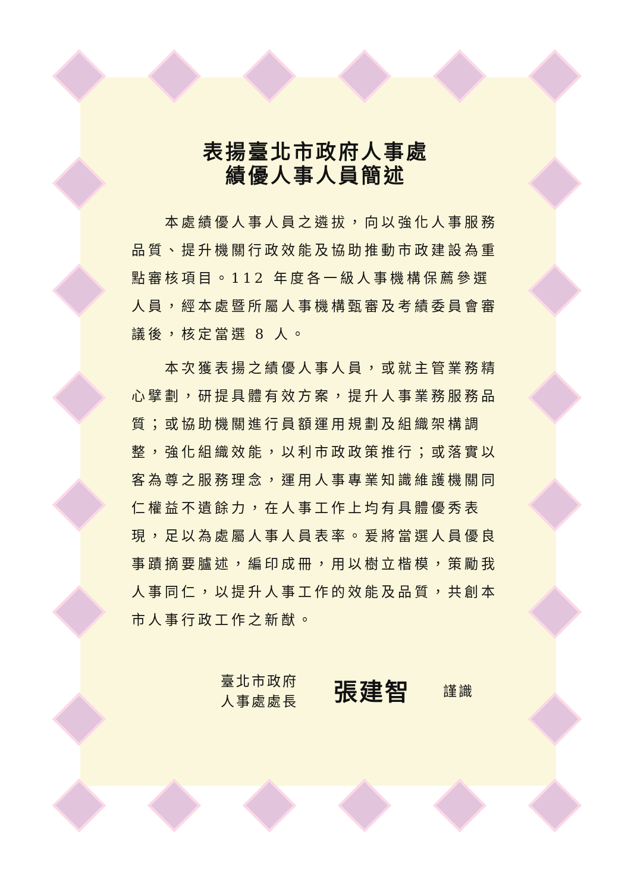表揚臺北市政府人事處
績優人事人員簡述
本處績優人事人員之遴拔，向以強化人事服務品質、提升機關行政效能及協助推動市政建設為重點審核項目。112 年度各一級人事機構保薦參選人員，經本處暨所屬人事機構甄審及考績委員會審議後，核定當選 8 人。
本次獲表揚之績優人事人員，或就主管業務精心擘劃，研提具體有效方案，提升人事業務服務品質；或協助機關進行員額運用規劃及組織架構調整，強化組織效能，以利市政政策推行；或落實以客為尊之服務理念，運用人事專業知識維護機關同仁權益不遺餘力，在人事工作上均有具體優秀表現，足以為處屬人事人員表率。爰將當選人員優良事蹟摘要臚述，編印成冊，用以樹立楷模，策勵我人事同仁，以提升人事工作的效能及品質，共創本市人事行政工作之新猷。
臺北市政府
人事處處長
張建智
謹識